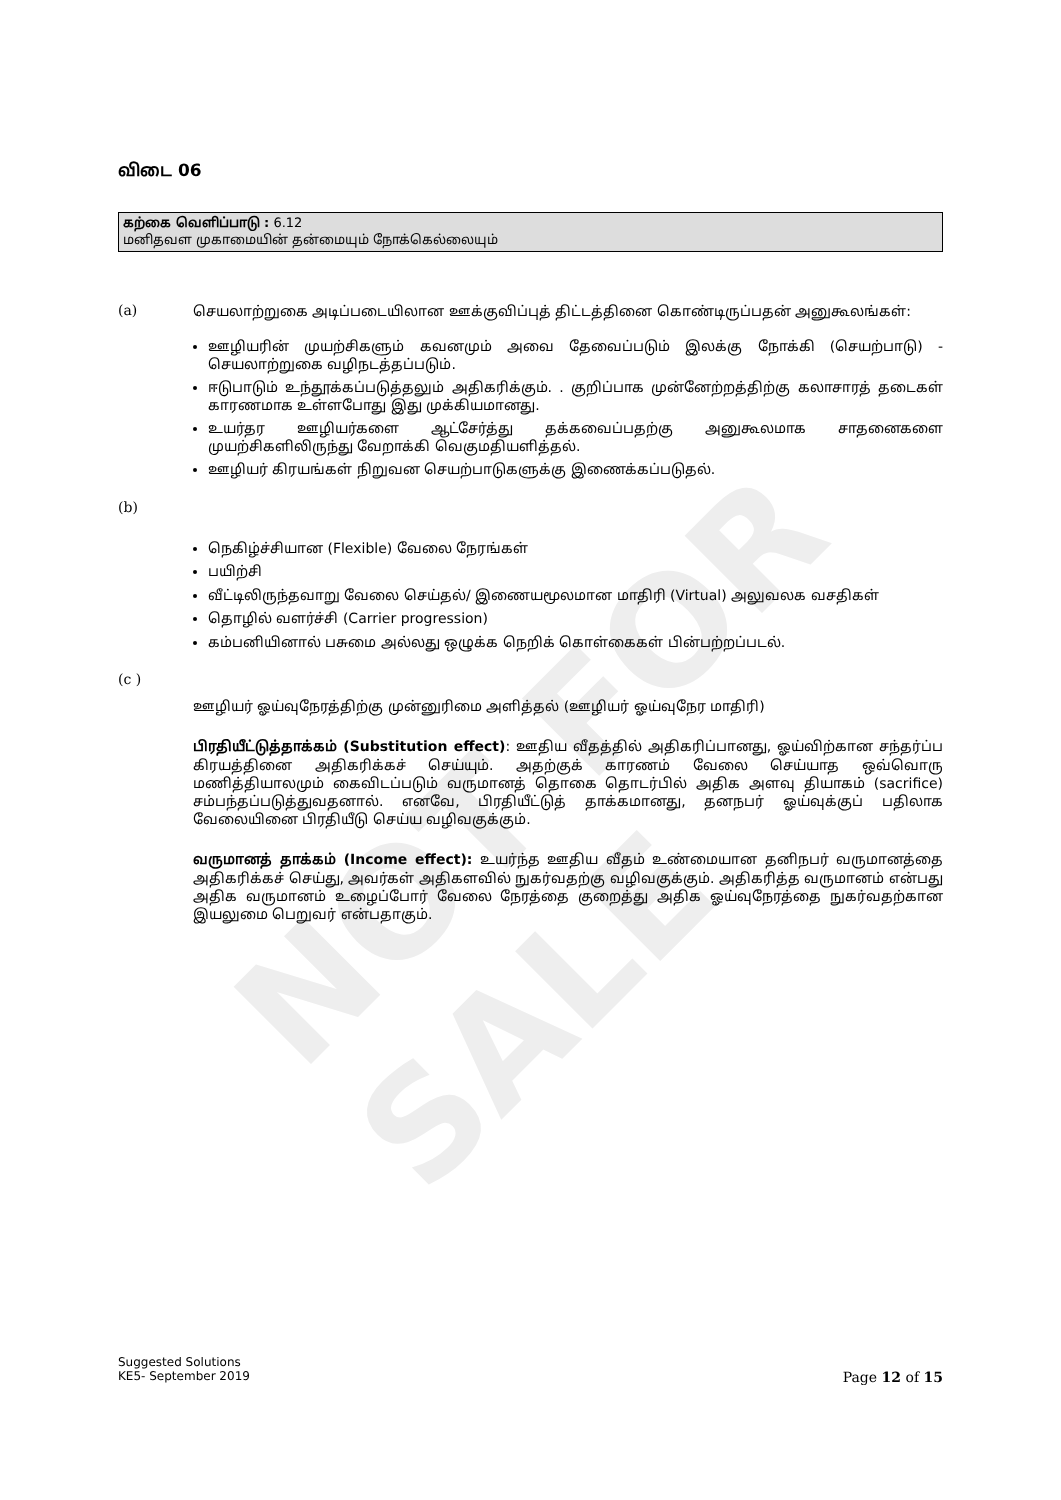NOT FOR SALE
விடை 06
கற்கை வெளிப்பாடு : 6.12
மனிதவள முகாமையின் தன்மையும் நோக்கெல்லையும்
(a)
செயலாற்றுகை அடிப்படையிலான ஊக்குவிப்புத் திட்டத்தினை கொண்டிருப்பதன் அனுகூலங்கள்:
ஊழியரின் முயற்சிகளும் கவனமும் அவை தேவைப்படும் இலக்கு நோக்கி (செயற்பாடு) - செயலாற்றுகை வழிநடத்தப்படும்.
ஈடுபாடும் உந்தூக்கப்படுத்தலும் அதிகரிக்கும். . குறிப்பாக முன்னேற்றத்திற்கு கலாசாரத் தடைகள் காரணமாக உள்ளபோது இது முக்கியமானது.
உயர்தர ஊழியர்களை ஆட்சேர்த்து தக்கவைப்பதற்கு அனுகூலமாக சாதனைகளை முயற்சிகளிலிருந்து வேறாக்கி வெகுமதியளித்தல்.
ஊழியர் கிரயங்கள் நிறுவன செயற்பாடுகளுக்கு இணைக்கப்படுதல்.
(b)
நெகிழ்ச்சியான (Flexible) வேலை நேரங்கள்
பயிற்சி
வீட்டிலிருந்தவாறு வேலை செய்தல்/ இணையமூலமான மாதிரி (Virtual) அலுவலக வசதிகள்
தொழில் வளர்ச்சி (Carrier progression)
கம்பனியினால் பசுமை அல்லது ஒழுக்க நெறிக் கொள்கைகள் பின்பற்றப்படல்.
(c )
ஊழியர் ஓய்வுநேரத்திற்கு முன்னுரிமை அளித்தல் (ஊழியர் ஓய்வுநேர மாதிரி)
பிரதியீட்டுத்தாக்கம் (Substitution effect): ஊதிய வீதத்தில் அதிகரிப்பானது, ஓய்விற்கான சந்தர்ப்ப கிரயத்தினை அதிகரிக்கச் செய்யும். அதற்குக் காரணம் வேலை செய்யாத ஒவ்வொரு மணித்தியாலமும் கைவிடப்படும் வருமானத் தொகை தொடர்பில் அதிக அளவு தியாகம் (sacrifice) சம்பந்தப்படுத்துவதனால். எனவே, பிரதியீட்டுத் தாக்கமானது, தனநபர் ஓய்வுக்குப் பதிலாக வேலையினை பிரதியீடு செய்ய வழிவகுக்கும்.
வருமானத் தாக்கம் (Income effect): உயர்ந்த ஊதிய வீதம் உண்மையான தனிநபர் வருமானத்தை அதிகரிக்கச் செய்து, அவர்கள் அதிகளவில் நுகர்வதற்கு வழிவகுக்கும். அதிகரித்த வருமானம் என்பது அதிக வருமானம் உழைப்போர் வேலை நேரத்தை குறைத்து அதிக ஓய்வுநேரத்தை நுகர்வதற்கான இயலுமை பெறுவர் என்பதாகும்.
Suggested Solutions
KE5- September 2019 Page 12 of 15